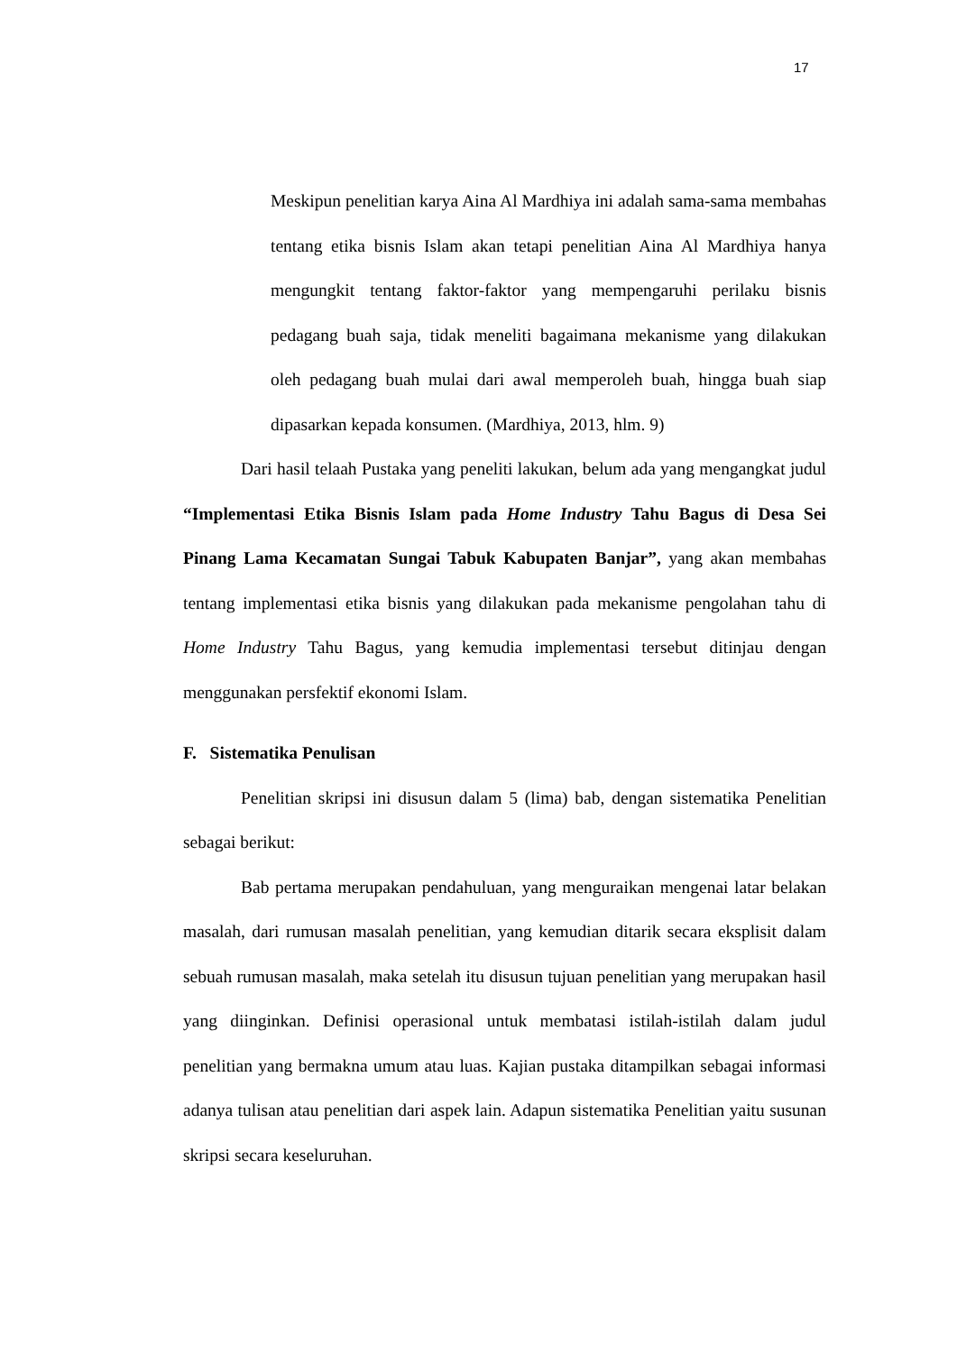17
Meskipun penelitian karya Aina Al Mardhiya ini adalah sama-sama membahas tentang etika bisnis Islam akan tetapi penelitian Aina Al Mardhiya hanya mengungkit tentang faktor-faktor yang mempengaruhi perilaku bisnis pedagang buah saja, tidak meneliti bagaimana mekanisme yang dilakukan oleh pedagang buah mulai dari awal memperoleh buah, hingga buah siap dipasarkan kepada konsumen. (Mardhiya, 2013, hlm. 9)
Dari hasil telaah Pustaka yang peneliti lakukan, belum ada yang mengangkat judul “Implementasi Etika Bisnis Islam pada Home Industry Tahu Bagus di Desa Sei Pinang Lama Kecamatan Sungai Tabuk Kabupaten Banjar”, yang akan membahas tentang implementasi etika bisnis yang dilakukan pada mekanisme pengolahan tahu di Home Industry Tahu Bagus, yang kemudia implementasi tersebut ditinjau dengan menggunakan persfektif ekonomi Islam.
F. Sistematika Penulisan
Penelitian skripsi ini disusun dalam 5 (lima) bab, dengan sistematika Penelitian sebagai berikut:
Bab pertama merupakan pendahuluan, yang menguraikan mengenai latar belakan masalah, dari rumusan masalah penelitian, yang kemudian ditarik secara eksplisit dalam sebuah rumusan masalah, maka setelah itu disusun tujuan penelitian yang merupakan hasil yang diinginkan. Definisi operasional untuk membatasi istilah-istilah dalam judul penelitian yang bermakna umum atau luas. Kajian pustaka ditampilkan sebagai informasi adanya tulisan atau penelitian dari aspek lain. Adapun sistematika Penelitian yaitu susunan skripsi secara keseluruhan.